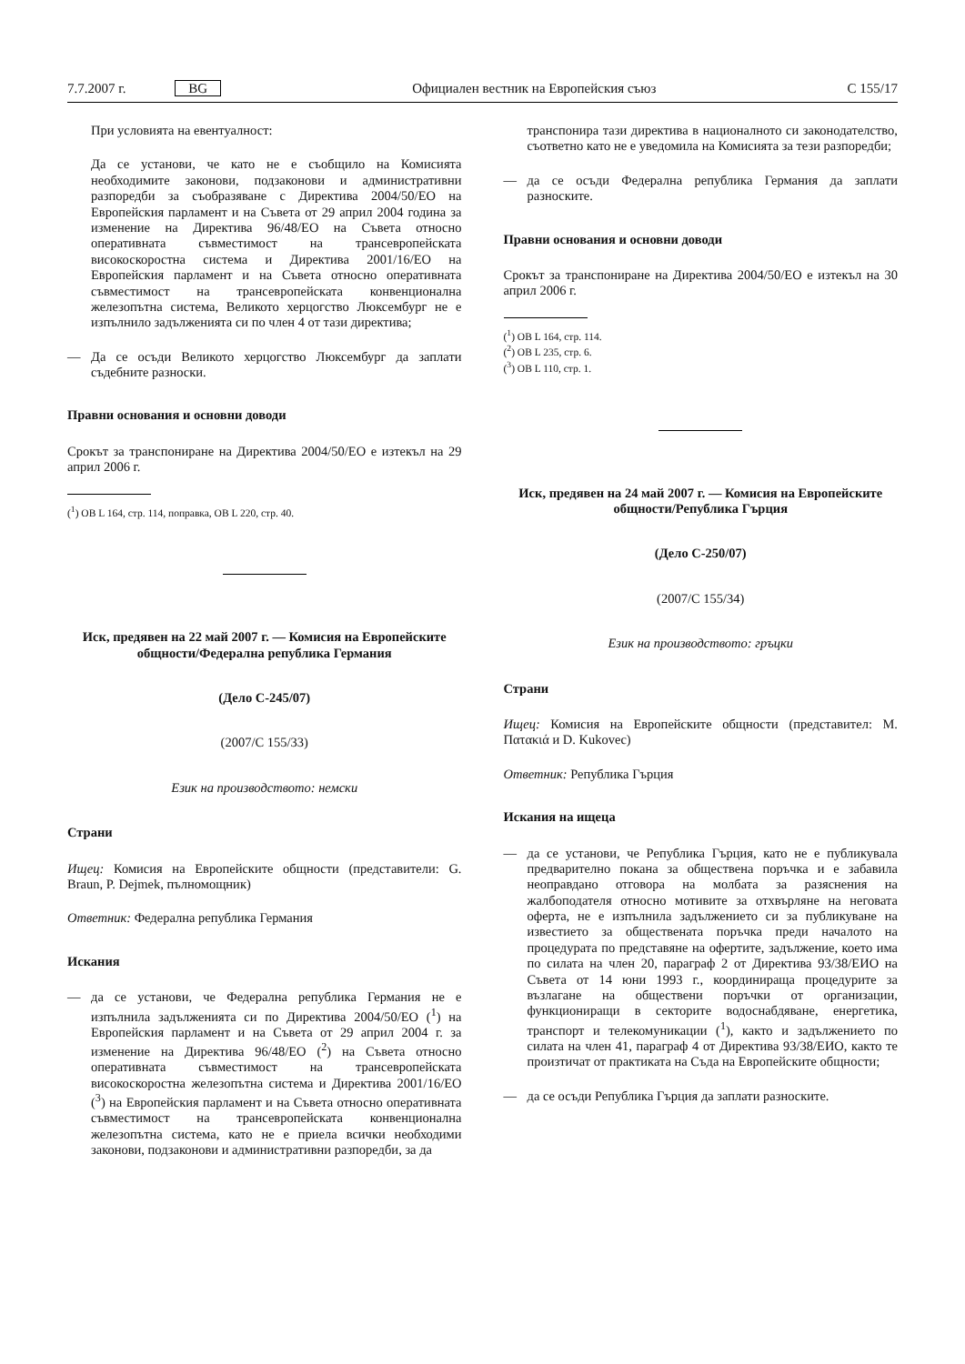7.7.2007 г. BG Официален вестник на Европейския съюз C 155/17
При условията на евентуалност:
Да се установи, че като не е съобщило на Комисията необходимите законови, подзаконови и административни разпоредби за съобразяване с Директива 2004/50/ЕО на Европейския парламент и на Съвета от 29 април 2004 година за изменение на Директива 96/48/ЕО на Съвета относно оперативната съвместимост на трансевропейската високоскоростна система и Директива 2001/16/ЕО на Европейския парламент и на Съвета относно оперативната съвместимост на трансевропейската конвенционална железопътна система, Великото херцогство Люксембург не е изпълнило задълженията си по член 4 от тази директива;
— Да се осъди Великото херцогство Люксембург да заплати съдебните разноски.
Правни основания и основни доводи
Срокът за транспониране на Директива 2004/50/ЕО е изтекъл на 29 април 2006 г.
(<sup>1</sup>) ОВ L 164, стр. 114, поправка, ОВ L 220, стр. 40.
Иск, предявен на 22 май 2007 г. — Комисия на Европейските общности/Федерална република Германия
(Дело C-245/07)
(2007/C 155/33)
Език на производството: немски
Страни
Ищец: Комисия на Европейските общности (представители: G. Braun, P. Dejmek, пълномощник)
Ответник: Федерална република Германия
Искания
— да се установи, че Федерална република Германия не е изпълнила задълженията си по Директива 2004/50/ЕО (<sup>1</sup>) на Европейския парламент и на Съвета от 29 април 2004 г. за изменение на Директива 96/48/ЕО (<sup>2</sup>) на Съвета относно оперативната съвместимост на трансевропейската високоскоростна железопътна система и Директива 2001/16/ЕО (<sup>3</sup>) на Европейския парламент и на Съвета относно оперативната съвместимост на трансевропейската конвенционална железопътна система, като не е приела всички необходими законови, подзаконови и административни разпоредби, за да
транспонира тази директива в националното си законодателство, съответно като не е уведомила на Комисията за тези разпоредби;
— да се осъди Федерална република Германия да заплати разноските.
Правни основания и основни доводи
Срокът за транспониране на Директива 2004/50/ЕО е изтекъл на 30 април 2006 г.
(<sup>1</sup>) ОВ L 164, стр. 114.
(<sup>2</sup>) ОВ L 235, стр. 6.
(<sup>3</sup>) ОВ L 110, стр. 1.
Иск, предявен на 24 май 2007 г. — Комисия на Европейските общности/Република Гърция
(Дело C-250/07)
(2007/C 155/34)
Език на производството: гръцки
Страни
Ищец: Комисия на Европейските общности (представител: M. Πατακιά и D. Kukovec)
Ответник: Република Гърция
Искания на ищеца
— да се установи, че Република Гърция, като не е публикувала предварително покана за обществена поръчка и е забавила неоправдано отговора на молбата за разяснения на жалбоподателя относно мотивите за отхвърляне на неговата оферта, не е изпълнила задължението си за публикуване на известието за обществената поръчка преди началото на процедурата по представяне на офертите, задължение, което има по силата на член 20, параграф 2 от Директива 93/38/ЕИО на Съвета от 14 юни 1993 г., координираща процедурите за възлагане на обществени поръчки от организации, функциониращи в секторите водоснабдяване, енергетика, транспорт и телекомуникации (<sup>1</sup>), както и задължението по силата на член 41, параграф 4 от Директива 93/38/ЕИО, както те произтичат от практиката на Съда на Европейските общности;
— да се осъди Република Гърция да заплати разноските.